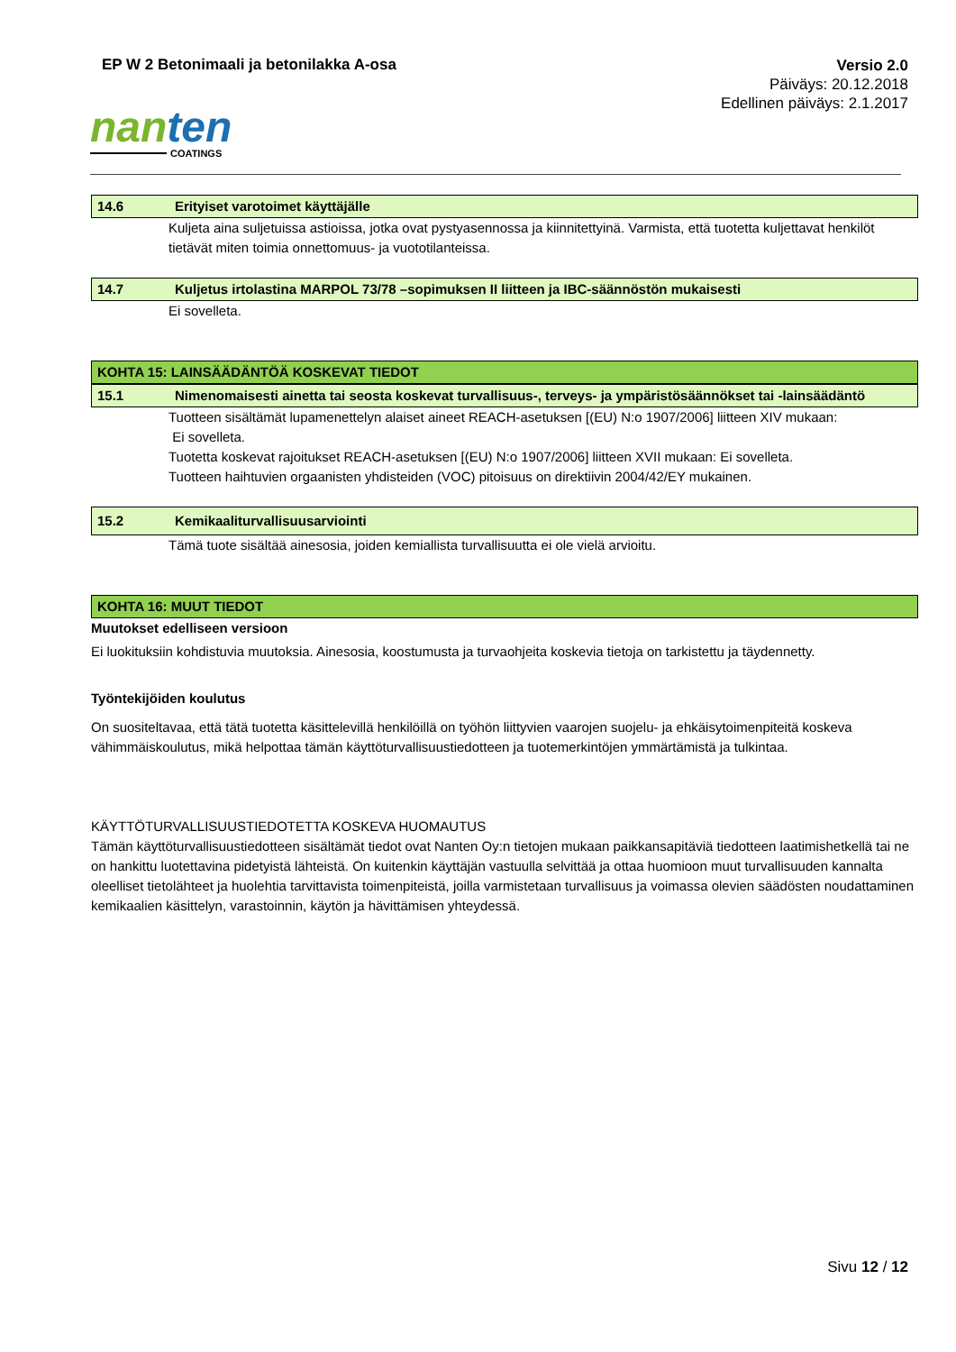EP W 2 Betonimaali ja betonilakka A-osa
Versio 2.0
Päiväys: 20.12.2018
Edellinen päiväys: 2.1.2017
nanten
COATINGS
14.6 Erityiset varotoimet käyttäjälle
Kuljeta aina suljetuissa astioissa, jotka ovat pystyasennossa ja kiinnitettyinä. Varmista, että tuotetta kuljettavat henkilöt tietävät miten toimia onnettomuus- ja vuototilanteissa.
14.7 Kuljetus irtolastina MARPOL 73/78 –sopimuksen II liitteen ja IBC-säännöstön mukaisesti
Ei sovelleta.
KOHTA 15: LAINSÄÄDÄNTÖÄ KOSKEVAT TIEDOT
15.1 Nimenomaisesti ainetta tai seosta koskevat turvallisuus-, terveys- ja ympäristösäännökset tai -lainsäädäntö
Tuotteen sisältämät lupamenettelyn alaiset aineet REACH-asetuksen [(EU) N:o 1907/2006] liitteen XIV mukaan:
Ei sovelleta.
Tuotetta koskevat rajoitukset REACH-asetuksen [(EU) N:o 1907/2006] liitteen XVII mukaan: Ei sovelleta.
Tuotteen haihtuvien orgaanisten yhdisteiden (VOC) pitoisuus on direktiivin 2004/42/EY mukainen.
15.2 Kemikaaliturvallisuusarviointi
Tämä tuote sisältää ainesosia, joiden kemiallista turvallisuutta ei ole vielä arvioitu.
KOHTA 16: MUUT TIEDOT
Muutokset edelliseen versioon
Ei luokituksiin kohdistuvia muutoksia. Ainesosia, koostumusta ja turvaohjeita koskevia tietoja on tarkistettu ja täydennetty.
Työntekijöiden koulutus
On suositeltavaa, että tätä tuotetta käsittelevillä henkilöillä on työhön liittyvien vaarojen suojelu- ja ehkäisytoimenpiteitä koskeva vähimmäiskoulutus, mikä helpottaa tämän käyttöturvallisuustiedotteen ja tuotemerkintöjen ymmärtämistä ja tulkintaa.
KÄYTTÖTURVALLISUUSTIEDOTETTA KOSKEVA HUOMAUTUS
Tämän käyttöturvallisuustiedotteen sisältämät tiedot ovat Nanten Oy:n tietojen mukaan paikkansapitäviä tiedotteen laatimishetkellä tai ne on hankittu luotettavina pidetyistä lähteistä. On kuitenkin käyttäjän vastuulla selvittää ja ottaa huomioon muut turvallisuuden kannalta oleelliset tietolähteet ja huolehtia tarvittavista toimenpiteistä, joilla varmistetaan turvallisuus ja voimassa olevien säädösten noudattaminen kemikaalien käsittelyn, varastoinnin, käytön ja hävittämisen yhteydessä.
Sivu 12 / 12